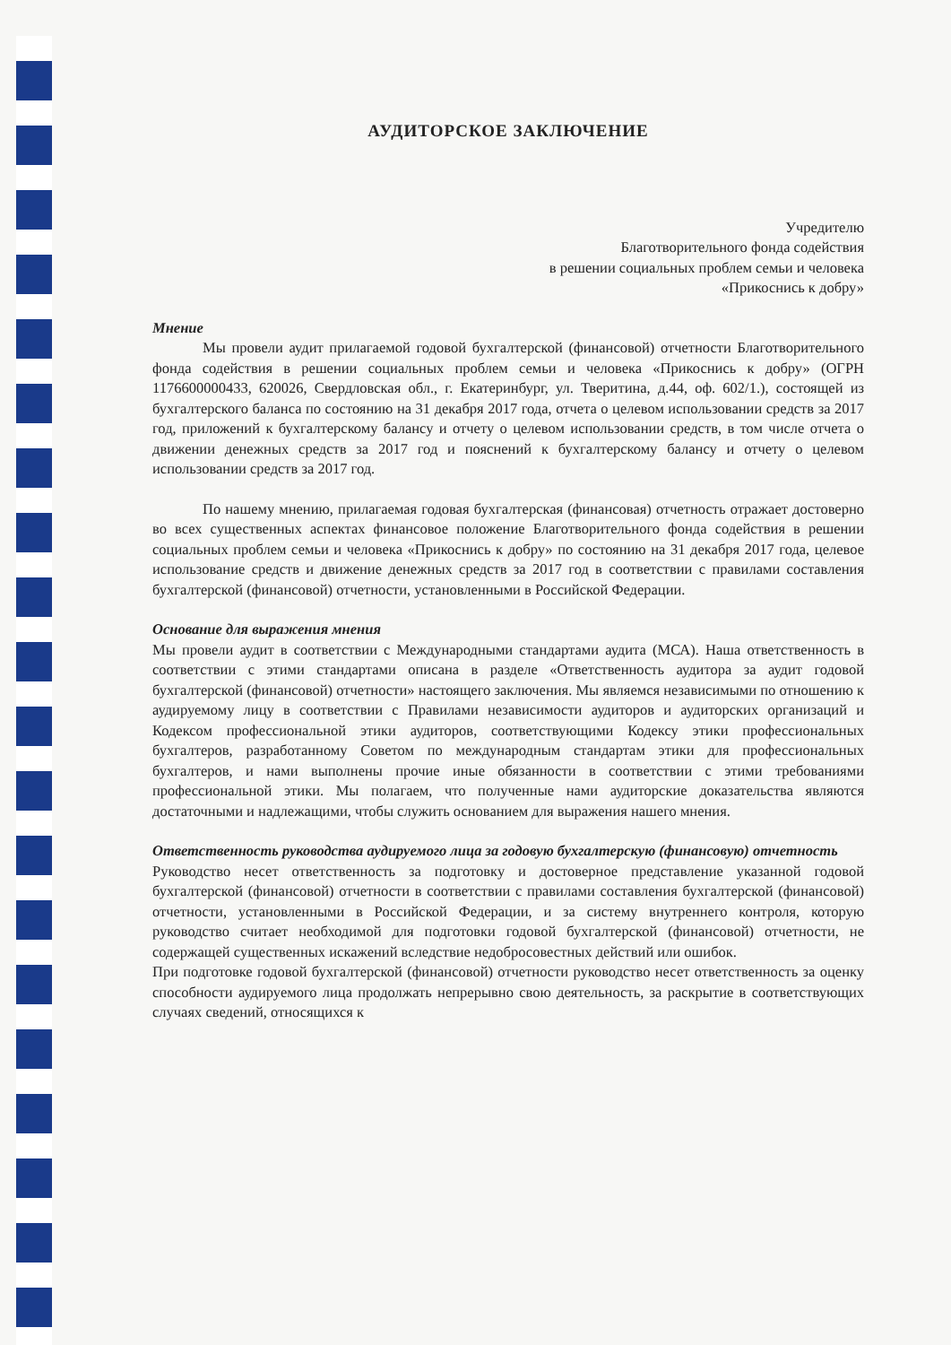АУДИТОРСКОЕ ЗАКЛЮЧЕНИЕ
Учредителю
Благотворительного фонда содействия
в решении социальных проблем семьи и человека
«Прикоснись к добру»
Мнение
Мы провели аудит прилагаемой годовой бухгалтерской (финансовой) отчетности Благотворительного фонда содействия в решении социальных проблем семьи и человека «Прикоснись к добру» (ОГРН 1176600000433, 620026, Свердловская обл., г. Екатеринбург, ул. Тверитина, д.44, оф. 602/1.), состоящей из бухгалтерского баланса по состоянию на 31 декабря 2017 года, отчета о целевом использовании средств за 2017 год, приложений к бухгалтерскому балансу и отчету о целевом использовании средств, в том числе отчета о движении денежных средств за 2017 год и пояснений к бухгалтерскому балансу и отчету о целевом использовании средств за 2017 год.
По нашему мнению, прилагаемая годовая бухгалтерская (финансовая) отчетность отражает достоверно во всех существенных аспектах финансовое положение Благотворительного фонда содействия в решении социальных проблем семьи и человека «Прикоснись к добру» по состоянию на 31 декабря 2017 года, целевое использование средств и движение денежных средств за 2017 год в соответствии с правилами составления бухгалтерской (финансовой) отчетности, установленными в Российской Федерации.
Основание для выражения мнения
Мы провели аудит в соответствии с Международными стандартами аудита (МСА). Наша ответственность в соответствии с этими стандартами описана в разделе «Ответственность аудитора за аудит годовой бухгалтерской (финансовой) отчетности» настоящего заключения. Мы являемся независимыми по отношению к аудируемому лицу в соответствии с Правилами независимости аудиторов и аудиторских организаций и Кодексом профессиональной этики аудиторов, соответствующими Кодексу этики профессиональных бухгалтеров, разработанному Советом по международным стандартам этики для профессиональных бухгалтеров, и нами выполнены прочие иные обязанности в соответствии с этими требованиями профессиональной этики. Мы полагаем, что полученные нами аудиторские доказательства являются достаточными и надлежащими, чтобы служить основанием для выражения нашего мнения.
Ответственность руководства аудируемого лица за годовую бухгалтерскую (финансовую) отчетность
Руководство несет ответственность за подготовку и достоверное представление указанной годовой бухгалтерской (финансовой) отчетности в соответствии с правилами составления бухгалтерской (финансовой) отчетности, установленными в Российской Федерации, и за систему внутреннего контроля, которую руководство считает необходимой для подготовки годовой бухгалтерской (финансовой) отчетности, не содержащей существенных искажений вследствие недобросовестных действий или ошибок.
При подготовке годовой бухгалтерской (финансовой) отчетности руководство несет ответственность за оценку способности аудируемого лица продолжать непрерывно свою деятельность, за раскрытие в соответствующих случаях сведений, относящихся к